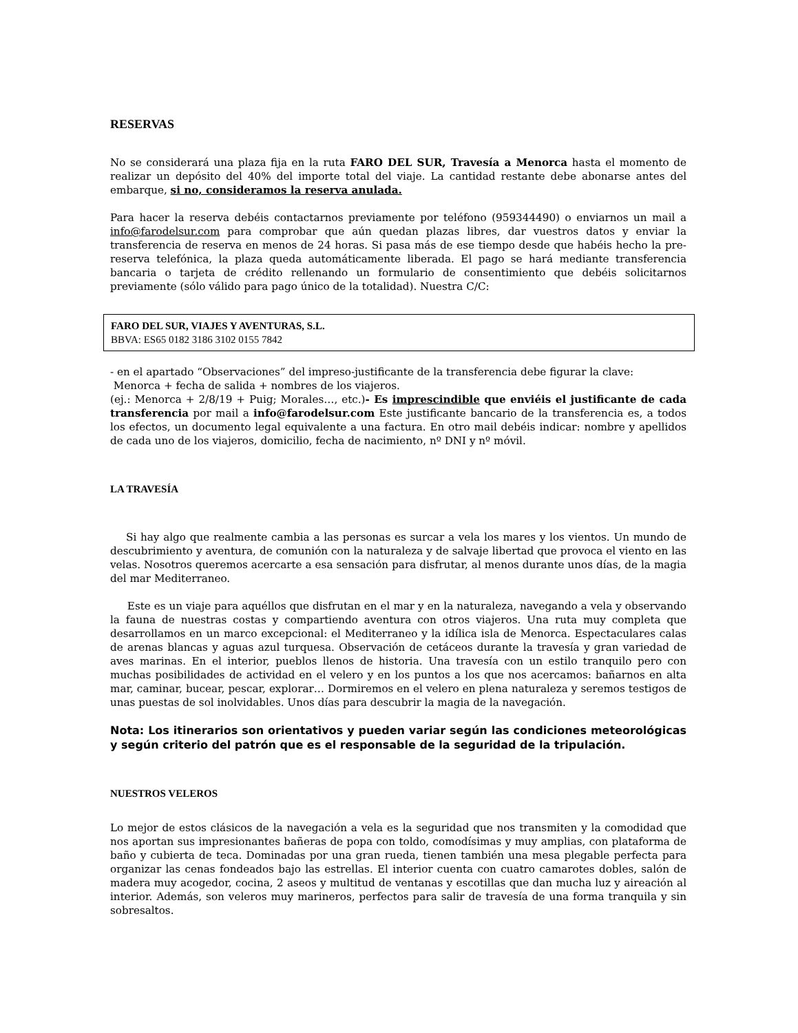RESERVAS
No se considerará una plaza fija en la ruta FARO DEL SUR, Travesía a Menorca hasta el momento de realizar un depósito del 40% del importe total del viaje. La cantidad restante debe abonarse antes del embarque, si no, consideramos la reserva anulada.
Para hacer la reserva debéis contactarnos previamente por teléfono (959344490) o enviarnos un mail a info@farodelsur.com para comprobar que aún quedan plazas libres, dar vuestros datos y enviar la transferencia de reserva en menos de 24 horas. Si pasa más de ese tiempo desde que habéis hecho la pre-reserva telefónica, la plaza queda automáticamente liberada. El pago se hará mediante transferencia bancaria o tarjeta de crédito rellenando un formulario de consentimiento que debéis solicitarnos previamente (sólo válido para pago único de la totalidad). Nuestra C/C:
FARO DEL SUR, VIAJES Y AVENTURAS, S.L.
BBVA: ES65 0182 3186 3102 0155 7842
- en el apartado “Observaciones” del impreso-justificante de la transferencia debe figurar la clave:
Menorca + fecha de salida + nombres de los viajeros.
(ej.: Menorca + 2/8/19 + Puig; Morales…, etc.)- Es imprescindible que enviéis el justificante de cada transferencia por mail a info@farodelsur.com Este justificante bancario de la transferencia es, a todos los efectos, un documento legal equivalente a una factura. En otro mail debéis indicar: nombre y apellidos de cada uno de los viajeros, domicilio, fecha de nacimiento, nº DNI y nº móvil.
LA TRAVESÍA
Si hay algo que realmente cambia a las personas es surcar a vela los mares y los vientos. Un mundo de descubrimiento y aventura, de comunión con la naturaleza y de salvaje libertad que provoca el viento en las velas. Nosotros queremos acercarte a esa sensación para disfrutar, al menos durante unos días, de la magia del mar Mediterraneo.
Este es un viaje para aquéllos que disfrutan en el mar y en la naturaleza, navegando a vela y observando la fauna de nuestras costas y compartiendo aventura con otros viajeros. Una ruta muy completa que desarrollamos en un marco excepcional: el Mediterraneo y la idílica isla de Menorca. Espectaculares calas de arenas blancas y aguas azul turquesa. Observación de cetáceos durante la travesía y gran variedad de aves marinas. En el interior, pueblos llenos de historia. Una travesía con un estilo tranquilo pero con muchas posibilidades de actividad en el velero y en los puntos a los que nos acercamos: bañarnos en alta mar, caminar, bucear, pescar, explorar… Dormiremos en el velero en plena naturaleza y seremos testigos de unas puestas de sol inolvidables. Unos días para descubrir la magia de la navegación.
Nota: Los itinerarios son orientativos y pueden variar según las condiciones meteorológicas y según criterio del patrón que es el responsable de la seguridad de la tripulación.
NUESTROS VELEROS
Lo mejor de estos clásicos de la navegación a vela es la seguridad que nos transmiten y la comodidad que nos aportan sus impresionantes bañeras de popa con toldo, comodísimas y muy amplias, con plataforma de baño y cubierta de teca. Dominadas por una gran rueda, tienen también una mesa plegable perfecta para organizar las cenas fondeados bajo las estrellas. El interior cuenta con cuatro camarotes dobles, salón de madera muy acogedor, cocina, 2 aseos y multitud de ventanas y escotillas que dan mucha luz y aireación al interior. Además, son veleros muy marineros, perfectos para salir de travesía de una forma tranquila y sin sobresaltos.